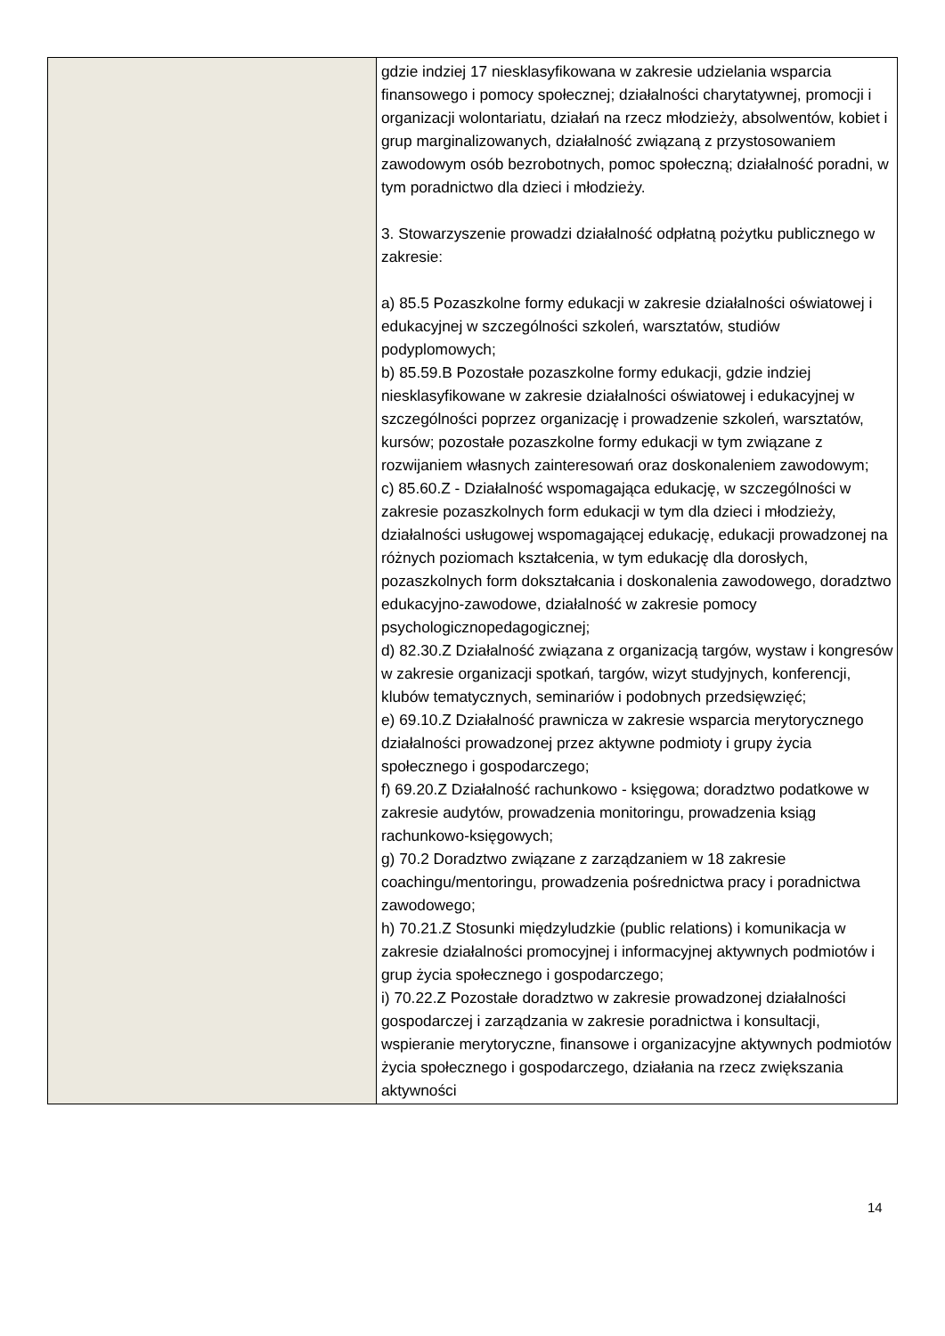| | gdzie indziej 17 niesklasyfikowana w zakresie udzielania wsparcia finansowego i pomocy społecznej; działalności charytatywnej, promocji i organizacji wolontariatu, działań na rzecz młodzieży, absolwentów, kobiet i grup marginalizowanych, działalność związaną z przystosowaniem zawodowym osób bezrobotnych, pomoc społeczną; działalność poradni, w tym poradnictwo dla dzieci i młodzieży. 3. Stowarzyszenie prowadzi działalność odpłatną pożytku publicznego w zakresie: a) 85.5 Pozaszkolne formy edukacji w zakresie działalności oświatowej i edukacyjnej w szczególności szkoleń, warsztatów, studiów podyplomowych; b) 85.59.B Pozostałe pozaszkolne formy edukacji, gdzie indziej niesklasyfikowane w zakresie działalności oświatowej i edukacyjnej w szczególności poprzez organizację i prowadzenie szkoleń, warsztatów, kursów; pozostałe pozaszkolne formy edukacji w tym związane z rozwijaniem własnych zainteresowań oraz doskonaleniem zawodowym; c) 85.60.Z - Działalność wspomagająca edukację, w szczególności w zakresie pozaszkolnych form edukacji w tym dla dzieci i młodzieży, działalności usługowej wspomagającej edukację, edukacji prowadzonej na różnych poziomach kształcenia, w tym edukację dla dorosłych, pozaszkolnych form dokształcania i doskonalenia zawodowego, doradztwo edukacyjno-zawodowe, działalność w zakresie pomocy psychologicznopedagogicznej; d) 82.30.Z Działalność związana z organizacją targów, wystaw i kongresów w zakresie organizacji spotkań, targów, wizyt studyjnych, konferencji, klubów tematycznych, seminariów i podobnych przedsięwzięć; e) 69.10.Z Działalność prawnicza w zakresie wsparcia merytorycznego działalności prowadzonej przez aktywne podmioty i grupy życia społecznego i gospodarczego; f) 69.20.Z Działalność rachunkowo - księgowa; doradztwo podatkowe w zakresie audytów, prowadzenia monitoringu, prowadzenia ksiąg rachunkowo-księgowych; g) 70.2 Doradztwo związane z zarządzaniem w 18 zakresie coachingu/mentoringu, prowadzenia pośrednictwa pracy i poradnictwa zawodowego; h) 70.21.Z Stosunki międzyludzkie (public relations) i komunikacja w zakresie działalności promocyjnej i informacyjnej aktywnych podmiotów i grup życia społecznego i gospodarczego; i) 70.22.Z Pozostałe doradztwo w zakresie prowadzonej działalności gospodarczej i zarządzania w zakresie poradnictwa i konsultacji, wspieranie merytoryczne, finansowe i organizacyjne aktywnych podmiotów życia społecznego i gospodarczego, działania na rzecz zwiększania aktywności |
14